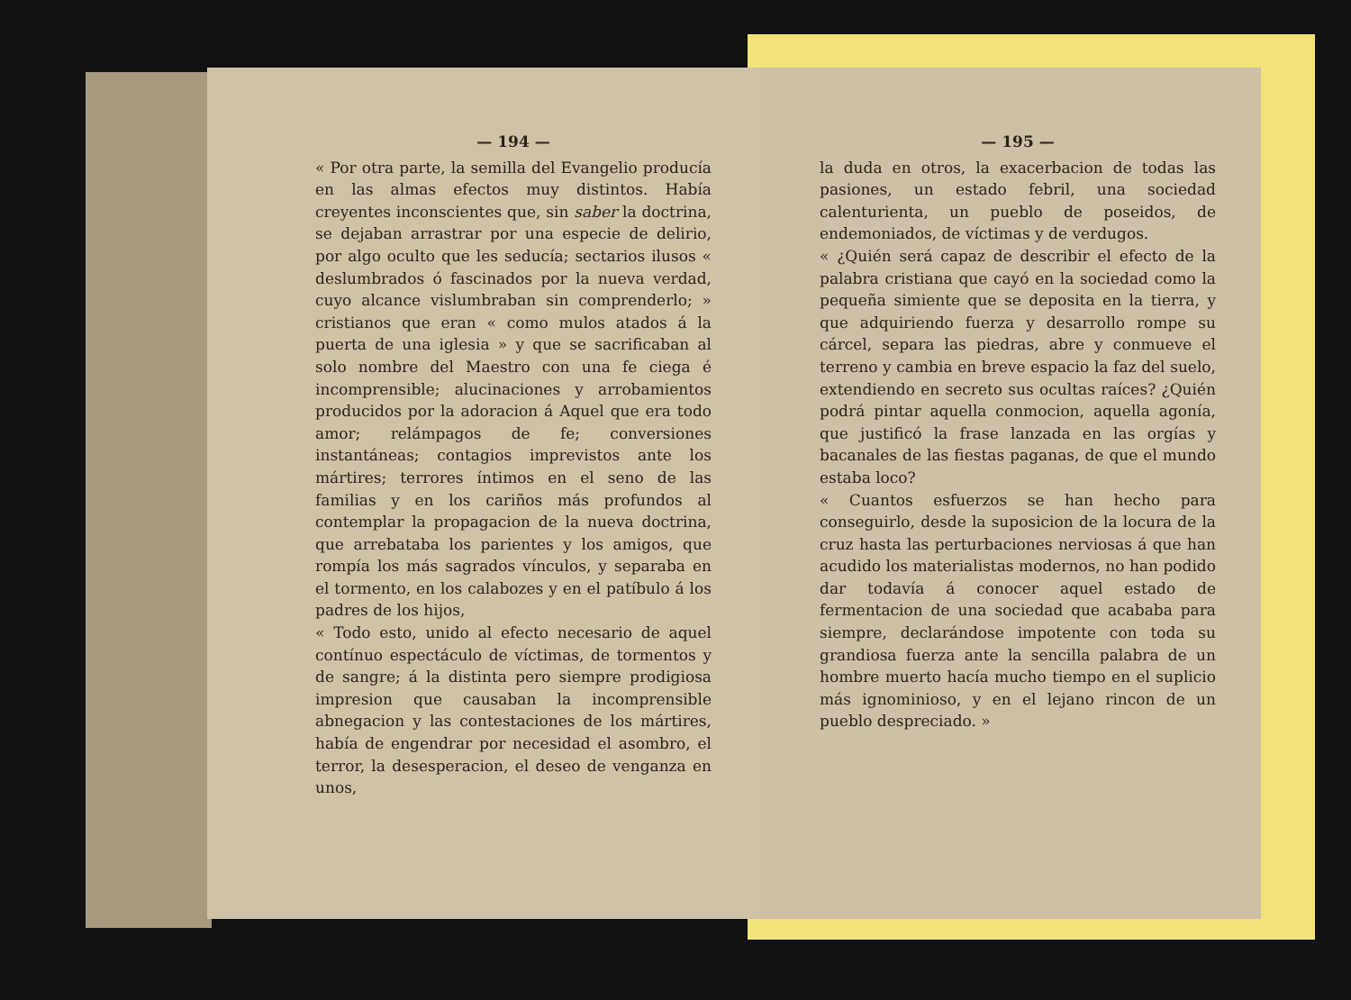— 194 —
« Por otra parte, la semilla del Evangelio producía en las almas efectos muy distintos. Había creyentes inconscientes que, sin saber la doctrina, se dejaban arrastrar por una especie de delirio, por algo oculto que les seducía; sectarios ilusos « deslumbrados ó fascinados por la nueva verdad, cuyo alcance vislumbraban sin comprenderlo; » cristianos que eran « como mulos atados á la puerta de una iglesia » y que se sacrificaban al solo nombre del Maestro con una fe ciega é incomprensible; alucinaciones y arrobamientos producidos por la adoracion á Aquel que era todo amor; relámpagos de fe; conversiones instantáneas; contagios imprevistos ante los mártires; terrores íntimos en el seno de las familias y en los cariños más profundos al contemplar la propagacion de la nueva doctrina, que arrebataba los parientes y los amigos, que rompía los más sagrados vínculos, y separaba en el tormento, en los calabozes y en el patíbulo á los padres de los hijos,
« Todo esto, unido al efecto necesario de aquel contínuo espectáculo de víctimas, de tormentos y de sangre; á la distinta pero siempre prodigiosa impresion que causaban la incomprensible abnegacion y las contestaciones de los mártires, había de engendrar por necesidad el asombro, el terror, la desesperacion, el deseo de venganza en unos,
— 195 —
la duda en otros, la exacerbacion de todas las pasiones, un estado febril, una sociedad calenturienta, un pueblo de poseidos, de endemoniados, de víctimas y de verdugos.
« ¿Quién será capaz de describir el efecto de la palabra cristiana que cayó en la sociedad como la pequeña simiente que se deposita en la tierra, y que adquiriendo fuerza y desarrollo rompe su cárcel, separa las piedras, abre y conmueve el terreno y cambia en breve espacio la faz del suelo, extendiendo en secreto sus ocultas raíces? ¿Quién podrá pintar aquella conmocion, aquella agonía, que justificó la frase lanzada en las orgías y bacanales de las fiestas paganas, de que el mundo estaba loco?
« Cuantos esfuerzos se han hecho para conseguirlo, desde la suposicion de la locura de la cruz hasta las perturbaciones nerviosas á que han acudido los materialistas modernos, no han podido dar todavía á conocer aquel estado de fermentacion de una sociedad que acababa para siempre, declarándose impotente con toda su grandiosa fuerza ante la sencilla palabra de un hombre muerto hacía mucho tiempo en el suplicio más ignominioso, y en el lejano rincon de un pueblo despreciado. »